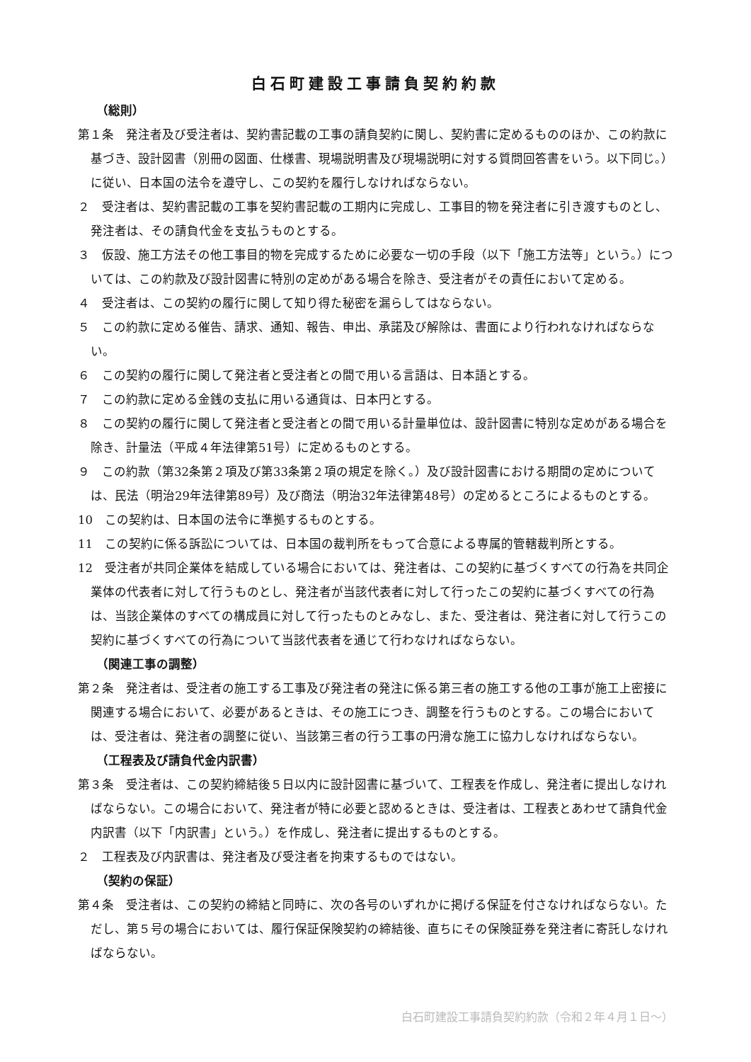白石町建設工事請負契約約款
（総則）
第１条　発注者及び受注者は、契約書記載の工事の請負契約に関し、契約書に定めるもののほか、この約款に基づき、設計図書（別冊の図面、仕様書、現場説明書及び現場説明に対する質問回答書をいう。以下同じ。）に従い、日本国の法令を遵守し、この契約を履行しなければならない。
２　受注者は、契約書記載の工事を契約書記載の工期内に完成し、工事目的物を発注者に引き渡すものとし、発注者は、その請負代金を支払うものとする。
３　仮設、施工方法その他工事目的物を完成するために必要な一切の手段（以下「施工方法等」という。）については、この約款及び設計図書に特別の定めがある場合を除き、受注者がその責任において定める。
４　受注者は、この契約の履行に関して知り得た秘密を漏らしてはならない。
５　この約款に定める催告、請求、通知、報告、申出、承諾及び解除は、書面により行われなければならない。
６　この契約の履行に関して発注者と受注者との間で用いる言語は、日本語とする。
７　この約款に定める金銭の支払に用いる通貨は、日本円とする。
８　この契約の履行に関して発注者と受注者との間で用いる計量単位は、設計図書に特別な定めがある場合を除き、計量法（平成４年法律第51号）に定めるものとする。
９　この約款（第32条第２項及び第33条第２項の規定を除く。）及び設計図書における期間の定めについては、民法（明治29年法律第89号）及び商法（明治32年法律第48号）の定めるところによるものとする。
10　この契約は、日本国の法令に準拠するものとする。
11　この契約に係る訴訟については、日本国の裁判所をもって合意による専属的管轄裁判所とする。
12　受注者が共同企業体を結成している場合においては、発注者は、この契約に基づくすべての行為を共同企業体の代表者に対して行うものとし、発注者が当該代表者に対して行ったこの契約に基づくすべての行為は、当該企業体のすべての構成員に対して行ったものとみなし、また、受注者は、発注者に対して行うこの契約に基づくすべての行為について当該代表者を通じて行わなければならない。
（関連工事の調整）
第２条　発注者は、受注者の施工する工事及び発注者の発注に係る第三者の施工する他の工事が施工上密接に関連する場合において、必要があるときは、その施工につき、調整を行うものとする。この場合においては、受注者は、発注者の調整に従い、当該第三者の行う工事の円滑な施工に協力しなければならない。
（工程表及び請負代金内訳書）
第３条　受注者は、この契約締結後５日以内に設計図書に基づいて、工程表を作成し、発注者に提出しなければならない。この場合において、発注者が特に必要と認めるときは、受注者は、工程表とあわせて請負代金内訳書（以下「内訳書」という。）を作成し、発注者に提出するものとする。
２　工程表及び内訳書は、発注者及び受注者を拘束するものではない。
（契約の保証）
第４条　受注者は、この契約の締結と同時に、次の各号のいずれかに掲げる保証を付さなければならない。ただし、第５号の場合においては、履行保証保険契約の締結後、直ちにその保険証券を発注者に寄託しなければならない。
白石町建設工事請負契約約款（令和２年４月１日～）